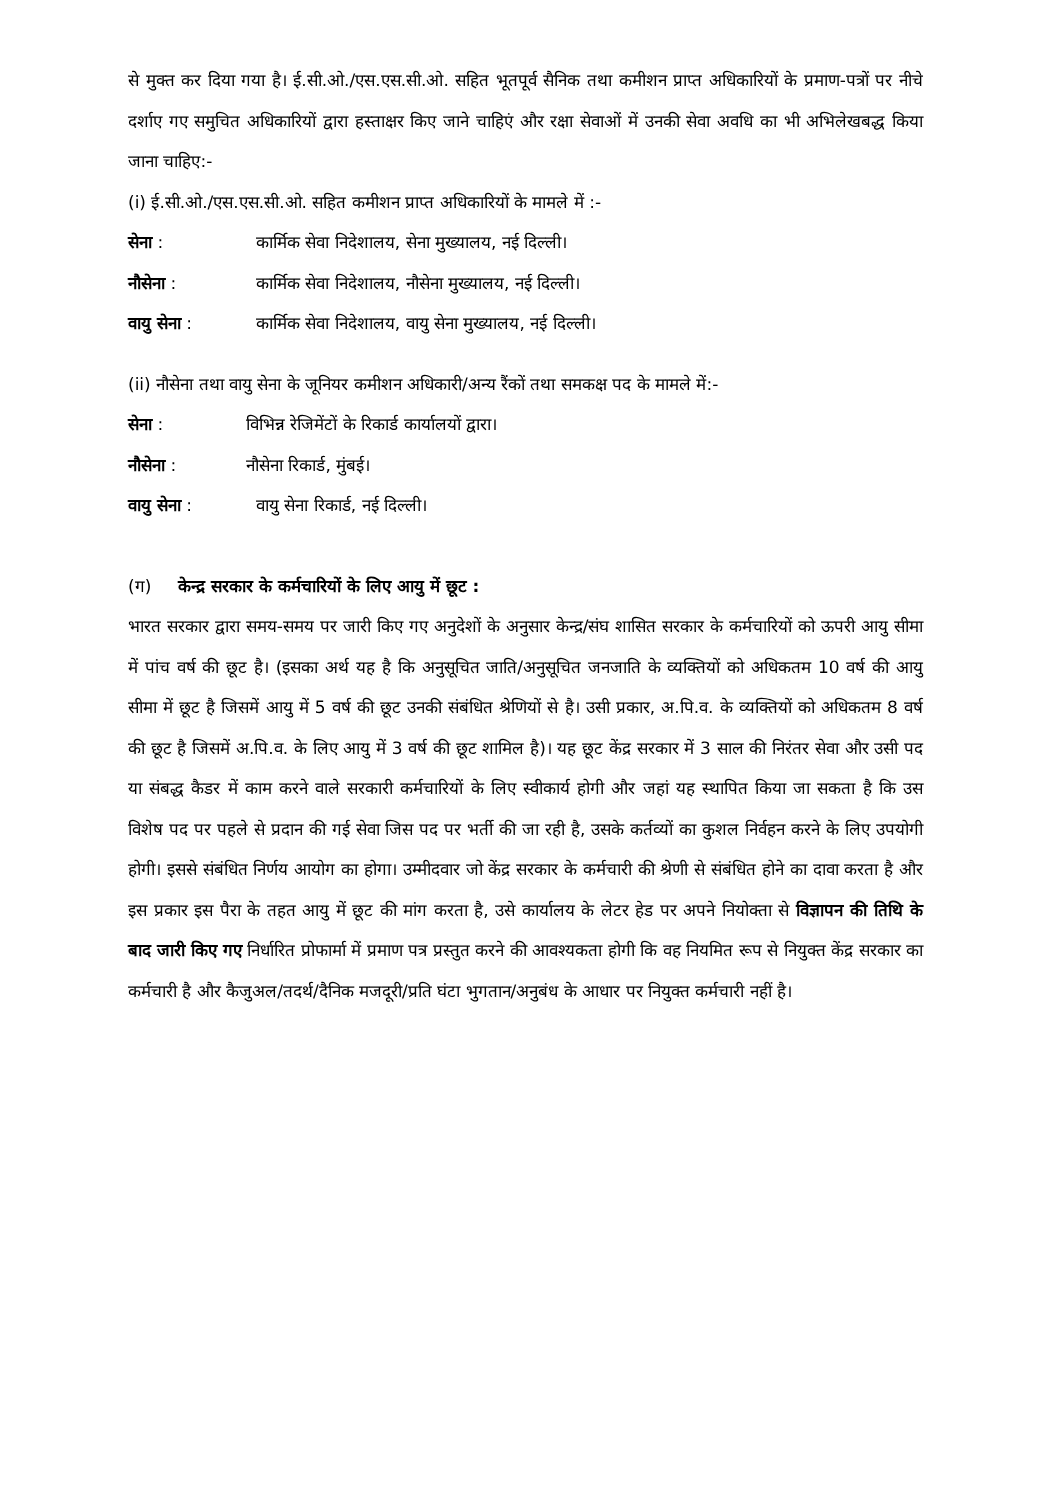से मुक्त कर दिया गया है। ई.सी.ओ./एस.एस.सी.ओ. सहित भूतपूर्व सैनिक तथा कमीशन प्राप्त अधिकारियों के प्रमाण-पत्रों पर नीचे दर्शाए गए समुचित अधिकारियों द्वारा हस्ताक्षर किए जाने चाहिएं और रक्षा सेवाओं में उनकी सेवा अवधि का भी अभिलेखबद्ध किया जाना चाहिए:-
(i) ई.सी.ओ./एस.एस.सी.ओ. सहित कमीशन प्राप्त अधिकारियों के मामले में :-
सेना : कार्मिक सेवा निदेशालय, सेना मुख्यालय, नई दिल्ली।
नौसेना : कार्मिक सेवा निदेशालय, नौसेना मुख्यालय, नई दिल्ली।
वायु सेना : कार्मिक सेवा निदेशालय, वायु सेना मुख्यालय, नई दिल्ली।
(ii) नौसेना तथा वायु सेना के जूनियर कमीशन अधिकारी/अन्य रैंकों तथा समकक्ष पद के मामले में:-
सेना : विभिन्न रेजिमेंटों के रिकार्ड कार्यालयों द्वारा।
नौसेना : नौसेना रिकार्ड, मुंबई।
वायु सेना : वायु सेना रिकार्ड, नई दिल्ली।
(ग) केन्द्र सरकार के कर्मचारियों के लिए आयु में छूट :
भारत सरकार द्वारा समय-समय पर जारी किए गए अनुदेशों के अनुसार केन्द्र/संघ शासित सरकार के कर्मचारियों को ऊपरी आयु सीमा में पांच वर्ष की छूट है। (इसका अर्थ यह है कि अनुसूचित जाति/अनुसूचित जनजाति के व्यक्तियों को अधिकतम 10 वर्ष की आयु सीमा में छूट है जिसमें आयु में 5 वर्ष की छूट उनकी संबंधित श्रेणियों से है। उसी प्रकार, अ.पि.व. के व्यक्तियों को अधिकतम 8 वर्ष की छूट है जिसमें अ.पि.व. के लिए आयु में 3 वर्ष की छूट शामिल है)। यह छूट केंद्र सरकार में 3 साल की निरंतर सेवा और उसी पद या संबद्ध कैडर में काम करने वाले सरकारी कर्मचारियों के लिए स्वीकार्य होगी और जहां यह स्थापित किया जा सकता है कि उस विशेष पद पर पहले से प्रदान की गई सेवा जिस पद पर भर्ती की जा रही है, उसके कर्तव्यों का कुशल निर्वहन करने के लिए उपयोगी होगी। इससे संबंधित निर्णय आयोग का होगा। उम्मीदवार जो केंद्र सरकार के कर्मचारी की श्रेणी से संबंधित होने का दावा करता है और इस प्रकार इस पैरा के तहत आयु में छूट की मांग करता है, उसे कार्यालय के लेटर हेड पर अपने नियोक्ता से विज्ञापन की तिथि के बाद जारी किए गए निर्धारित प्रोफार्मा में प्रमाण पत्र प्रस्तुत करने की आवश्यकता होगी कि वह नियमित रूप से नियुक्त केंद्र सरकार का कर्मचारी है और कैजुअल/तदर्थ/दैनिक मजदूरी/प्रति घंटा भुगतान/अनुबंध के आधार पर नियुक्त कर्मचारी नहीं है।